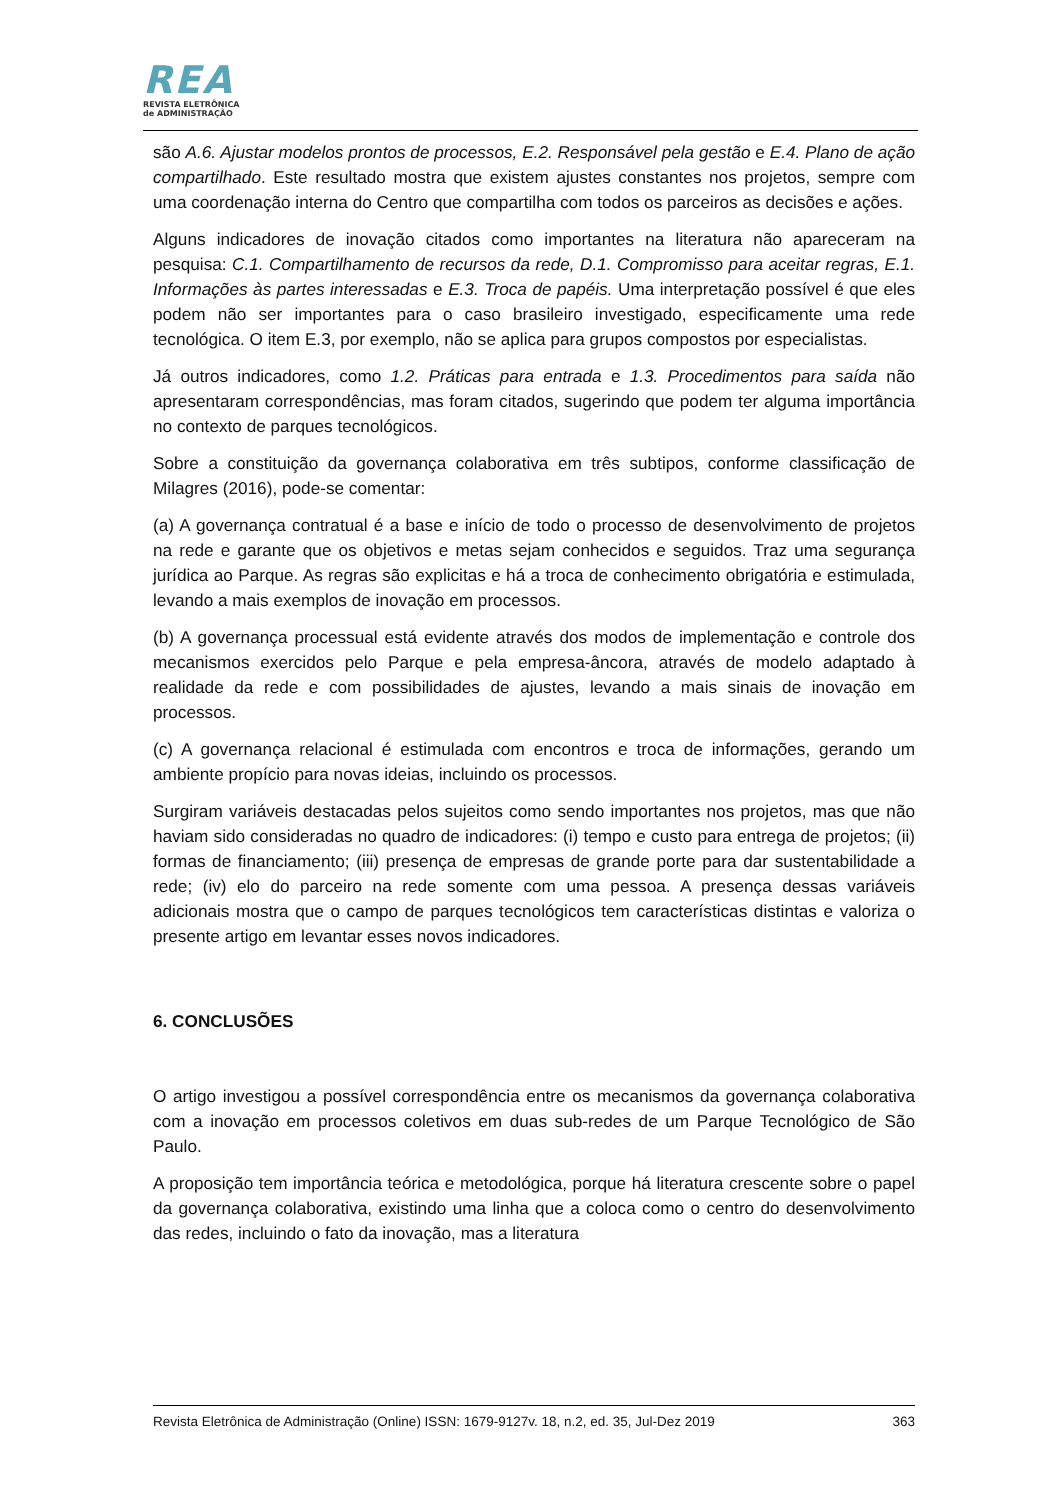REA
REVISTA ELETRÔNICA
de ADMINISTRAÇÃO
são A.6. Ajustar modelos prontos de processos, E.2. Responsável pela gestão e E.4. Plano de ação compartilhado. Este resultado mostra que existem ajustes constantes nos projetos, sempre com uma coordenação interna do Centro que compartilha com todos os parceiros as decisões e ações.
Alguns indicadores de inovação citados como importantes na literatura não apareceram na pesquisa: C.1. Compartilhamento de recursos da rede, D.1. Compromisso para aceitar regras, E.1. Informações às partes interessadas e E.3. Troca de papéis. Uma interpretação possível é que eles podem não ser importantes para o caso brasileiro investigado, especificamente uma rede tecnológica. O item E.3, por exemplo, não se aplica para grupos compostos por especialistas.
Já outros indicadores, como 1.2. Práticas para entrada e 1.3. Procedimentos para saída não apresentaram correspondências, mas foram citados, sugerindo que podem ter alguma importância no contexto de parques tecnológicos.
Sobre a constituição da governança colaborativa em três subtipos, conforme classificação de Milagres (2016), pode-se comentar:
(a) A governança contratual é a base e início de todo o processo de desenvolvimento de projetos na rede e garante que os objetivos e metas sejam conhecidos e seguidos. Traz uma segurança jurídica ao Parque. As regras são explicitas e há a troca de conhecimento obrigatória e estimulada, levando a mais exemplos de inovação em processos.
(b) A governança processual está evidente através dos modos de implementação e controle dos mecanismos exercidos pelo Parque e pela empresa-âncora, através de modelo adaptado à realidade da rede e com possibilidades de ajustes, levando a mais sinais de inovação em processos.
(c) A governança relacional é estimulada com encontros e troca de informações, gerando um ambiente propício para novas ideias, incluindo os processos.
Surgiram variáveis destacadas pelos sujeitos como sendo importantes nos projetos, mas que não haviam sido consideradas no quadro de indicadores: (i) tempo e custo para entrega de projetos; (ii) formas de financiamento; (iii) presença de empresas de grande porte para dar sustentabilidade a rede; (iv) elo do parceiro na rede somente com uma pessoa. A presença dessas variáveis adicionais mostra que o campo de parques tecnológicos tem características distintas e valoriza o presente artigo em levantar esses novos indicadores.
6. CONCLUSÕES
O artigo investigou a possível correspondência entre os mecanismos da governança colaborativa com a inovação em processos coletivos em duas sub-redes de um Parque Tecnológico de São Paulo.
A proposição tem importância teórica e metodológica, porque há literatura crescente sobre o papel da governança colaborativa, existindo uma linha que a coloca como o centro do desenvolvimento das redes, incluindo o fato da inovação, mas a literatura
Revista Eletrônica de Administração (Online) ISSN: 1679-9127v. 18, n.2, ed. 35, Jul-Dez 2019 363